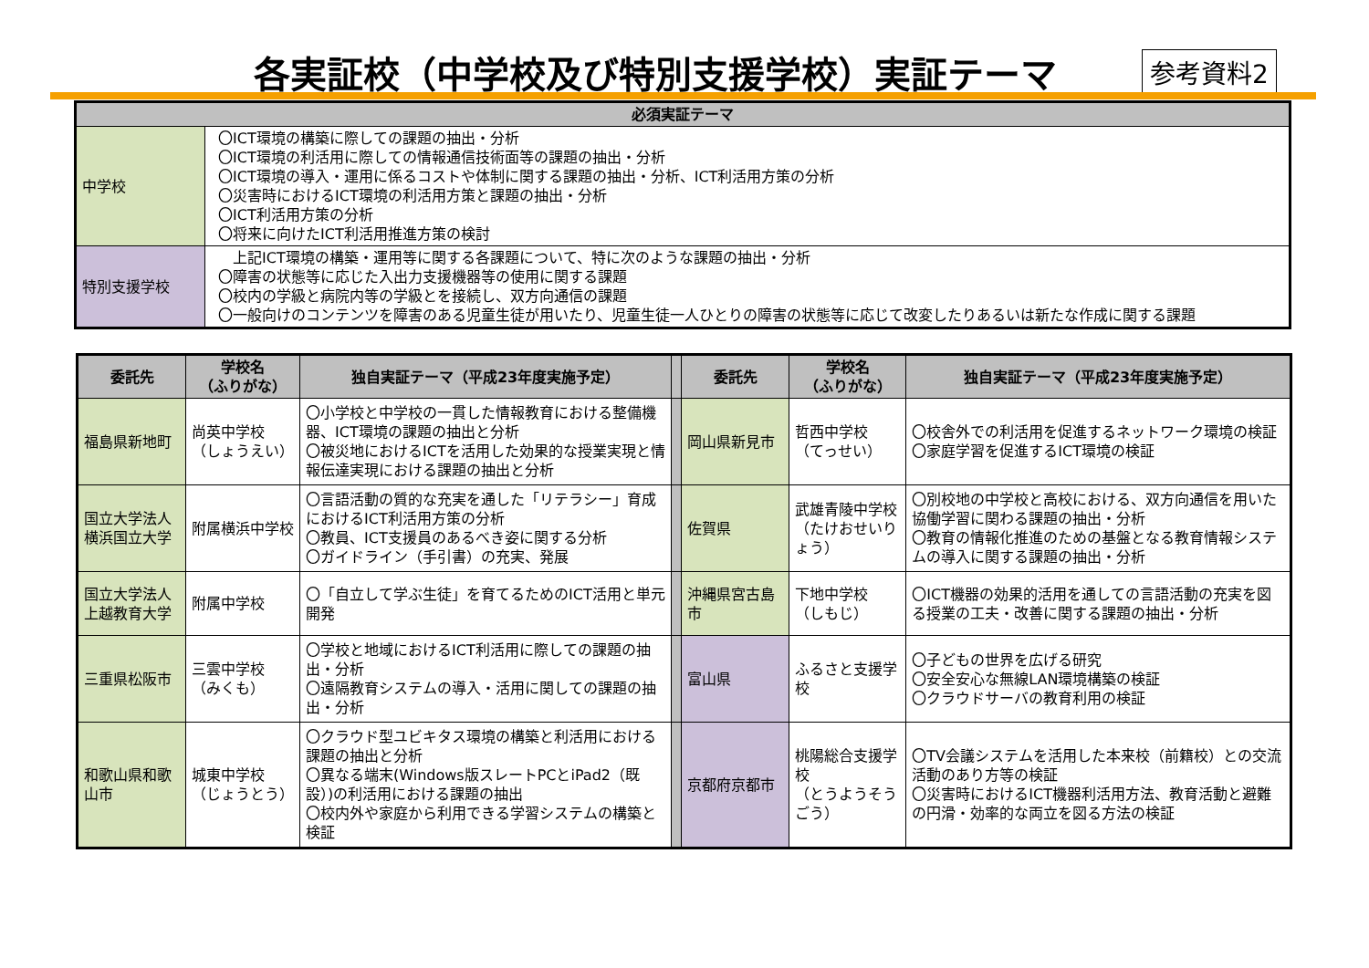各実証校（中学校及び特別支援学校）実証テーマ
参考資料2
| 必須実証テーマ | |
| --- | --- |
| 中学校 | 〇ICT環境の構築に際しての課題の抽出・分析 〇ICT環境の利活用に際しての情報通信技術面等の課題の抽出・分析 〇ICT環境の導入・運用に係るコストや体制に関する課題の抽出・分析、ICT利活用方策の分析 〇災害時におけるICT環境の利活用方策と課題の抽出・分析 〇ICT利活用方策の分析 〇将来に向けたICT利活用推進方策の検討 |
| 特別支援学校 | 上記ICT環境の構築・運用等に関する各課題について、特に次のような課題の抽出・分析 〇障害の状態等に応じた入出力支援機器等の使用に関する課題 〇校内の学級と病院内等の学級とを接続し、双方向通信の課題 〇一般向けのコンテンツを障害のある児童生徒が用いたり、児童生徒一人ひとりの障害の状態等に応じて改変したりあるいは新たな作成に関する課題 |
| 委託先 | 学校名 （ふりがな） | 独自実証テーマ（平成23年度実施予定） | | 委託先 | 学校名 （ふりがな） | 独自実証テーマ（平成23年度実施予定） |
| 福島県新地町 | 尚英中学校 （しょうえい） | 〇小学校と中学校の一貫した情報教育における整備機器、ICT環境の課題の抽出と分析 〇被災地におけるICTを活用した効果的な授業実現と情報伝達実現における課題の抽出と分析 | | 岡山県新見市 | 哲西中学校 （てっせい） | 〇校舎外での利活用を促進するネットワーク環境の検証 〇家庭学習を促進するICT環境の検証 |
| 国立大学法人横浜国立大学 | 附属横浜中学校 | 〇言語活動の質的な充実を通した「リテラシー」育成におけるICT利活用方策の分析 〇教員、ICT支援員のあるべき姿に関する分析 〇ガイドライン（手引書）の充実、発展 | | 佐賀県 | 武雄青陵中学校 （たけおせいりょう） | 〇別校地の中学校と高校における、双方向通信を用いた協働学習に関わる課題の抽出・分析 〇教育の情報化推進のための基盤となる教育情報システムの導入に関する課題の抽出・分析 |
| 国立大学法人上越教育大学 | 附属中学校 | 〇「自立して学ぶ生徒」を育てるためのICT活用と単元開発 | | 沖縄県宮古島市 | 下地中学校 （しもじ） | 〇ICT機器の効果的活用を通しての言語活動の充実を図る授業の工夫・改善に関する課題の抽出・分析 |
| 三重県松阪市 | 三雲中学校 （みくも） | 〇学校と地域におけるICT利活用に際しての課題の抽出・分析 〇遠隔教育システムの導入・活用に関しての課題の抽出・分析 | | 富山県 | ふるさと支援学校 | 〇子どもの世界を広げる研究 〇安全安心な無線LAN環境構築の検証 〇クラウドサーバの教育利用の検証 |
| 和歌山県和歌山市 | 城東中学校 （じょうとう） | 〇クラウド型ユビキタス環境の構築と利活用における課題の抽出と分析 〇異なる端末(Windows版スレートPCとiPad2（既設）)の利活用における課題の抽出 〇校内外や家庭から利用できる学習システムの構築と検証 | | 京都府京都市 | 桃陽総合支援学校 （とうようそうごう） | 〇TV会議システムを活用した本来校（前籍校）との交流活動のあり方等の検証 〇災害時におけるICT機器利活用方法、教育活動と避難の円滑・効率的な両立を図る方法の検証 |